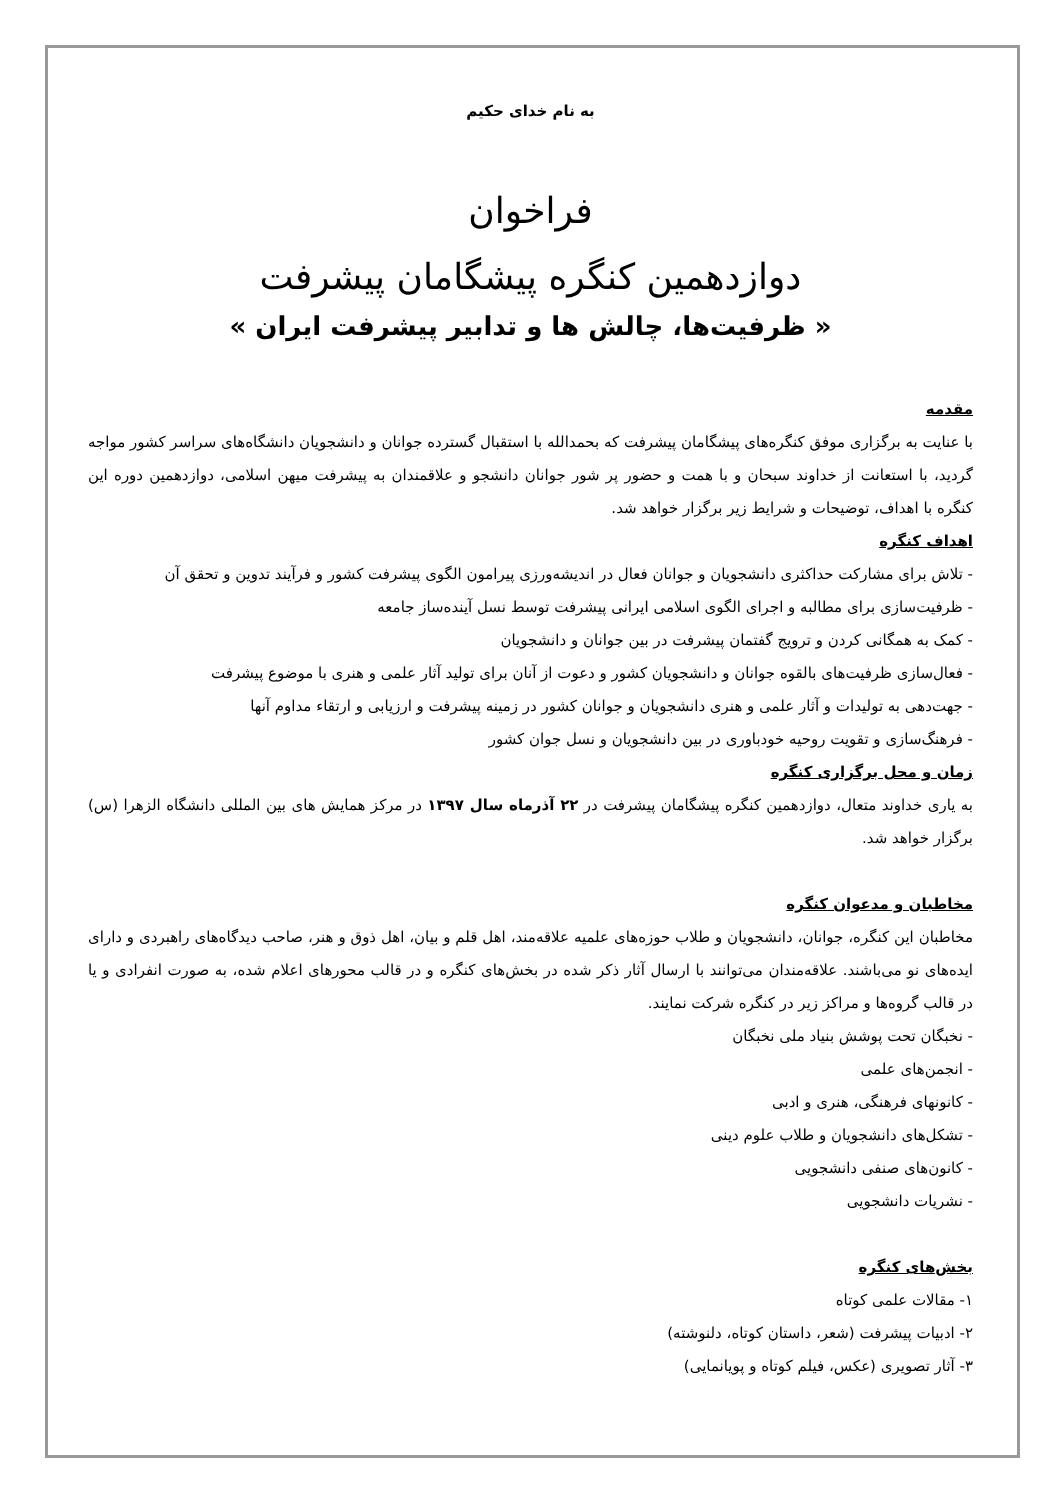به نام خدای حکیم
فراخوان
دوازدهمین کنگره پیشگامان پیشرفت
« ظرفیت‌ها، چالش ها و تدابیر پیشرفت ایران »
مقدمه
با عنایت به برگزاری موفق کنگره‌های پیشگامان پیشرفت که بحمدالله با استقبال گسترده جوانان و دانشجویان دانشگاه‌های سراسر کشور مواجه گردید، با استعانت از خداوند سبحان و با همت و حضور پر شور جوانان دانشجو و علاقمندان به پیشرفت میهن اسلامی، دوازدهمین دوره این کنگره با اهداف، توضیحات و شرایط زیر برگزار خواهد شد.
اهداف کنگره
- تلاش برای مشارکت حداکثری دانشجویان و جوانان فعال در اندیشه‌ورزی پیرامون الگوی پیشرفت کشور و فرآیند تدوین و تحقق آن
- ظرفیت‌سازی برای مطالبه و اجرای الگوی اسلامی ایرانی پیشرفت توسط نسل آینده‌ساز جامعه
- کمک به همگانی کردن و ترویج گفتمان پیشرفت در بین جوانان و دانشجویان
- فعال‌سازی ظرفیت‌های بالقوه جوانان و دانشجویان کشور و دعوت از آنان برای تولید آثار علمی و هنری با موضوع پیشرفت
- جهت‌دهی به تولیدات و آثار علمی و هنری دانشجویان و جوانان کشور در زمینه پیشرفت و ارزیابی و ارتقاء مداوم آنها
- فرهنگ‌سازی و تقویت روحیه خودباوری در بین دانشجویان و نسل جوان کشور
زمان و محل برگزاری کنگره
به یاری خداوند متعال، دوازدهمین کنگره پیشگامان پیشرفت در ۲۲ آذرماه سال ۱۳۹۷ در مرکز همایش های بین المللی دانشگاه الزهرا (س) برگزار خواهد شد.
مخاطبان و مدعوان کنگره
مخاطبان این کنگره، جوانان، دانشجویان و طلاب حوزه‌های علمیه علاقه‌مند، اهل قلم و بیان، اهل ذوق و هنر، صاحب دیدگاه‌های راهبردی و دارای ایده‌های نو می‌باشند. علاقه‌مندان می‌توانند با ارسال آثار ذکر شده در بخش‌های کنگره و در قالب محورهای اعلام شده، به صورت انفرادی و یا در قالب گروه‌ها و مراکز زیر در کنگره شرکت نمایند.
- نخبگان تحت پوشش بنیاد ملی نخبگان
- انجمن‌های علمی
- کانونهای فرهنگی، هنری و ادبی
- تشکل‌های دانشجویان و طلاب علوم دینی
- کانون‌های صنفی دانشجویی
- نشریات دانشجویی
بخش‌های کنگره
۱- مقالات علمی کوتاه
۲- ادبیات پیشرفت (شعر، داستان کوتاه، دلنوشته)
۳- آثار تصویری (عکس، فیلم کوتاه و پویانمایی)